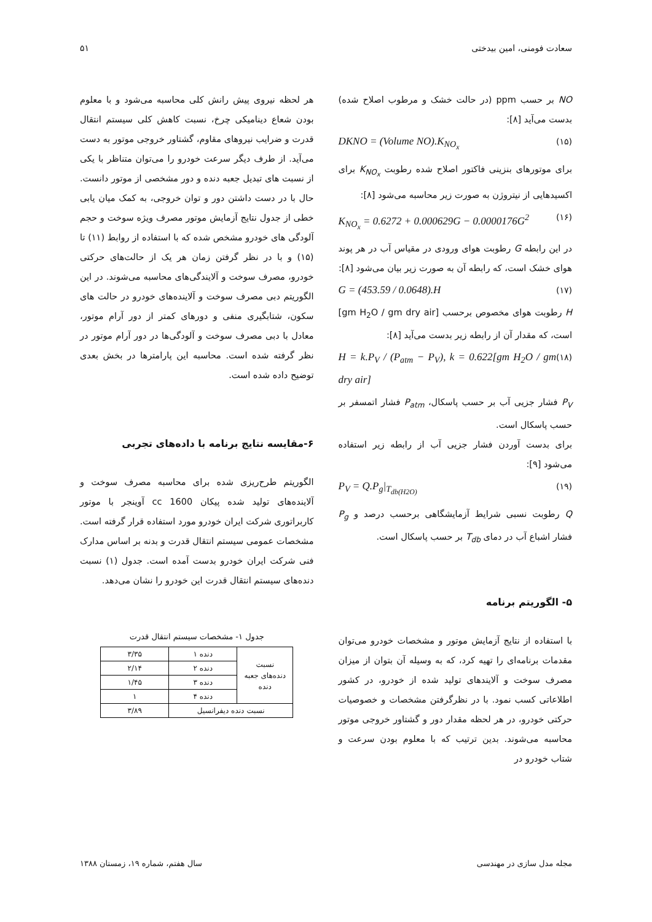سعادت فومنی، امین بیدختی ۵۱
NO بر حسب ppm (در حالت خشک و مرطوب اصلاح شده) بدست می‌آید [۸]:
DKNO = (Volume NO).K<sub>NO<sub>x</sub></sub> (۱۵)
برای موتورهای بنزینی فاکتور اصلاح شده رطوبت K<sub>NO<sub>x</sub></sub> برای اکسیدهایی از نیتروژن به صورت زیر محاسبه می‌شود [۸]:
K<sub>NO<sub>x</sub></sub> = 0.6272 + 0.000629G − 0.0000176G<sup>2</sup> (۱۶)
در این رابطه G رطوبت هوای ورودی در مقیاس آب در هر پوند هوای خشک است، که رابطه آن به صورت زیر بیان می‌شود [۸]:
G = (453.59 / 0.0648).H (۱۷)
H رطوبت هوای مخصوص برحسب [gm H<sub>2</sub>O / gm dry air] است، که مقدار آن از رابطه زیر بدست می‌آید [۸]:
H = k.P<sub>V</sub> / (P<sub>atm</sub> − P<sub>V</sub>), k = 0.622[gm H<sub>2</sub>O / gm dry air] (۱۸)
P<sub>V</sub> فشار جزیی آب بر حسب پاسکال، P<sub>atm</sub> فشار اتمسفر بر حسب پاسکال است.
برای بدست آوردن فشار جزیی آب از رابطه زیر استفاده می‌شود [۹]:
P<sub>V</sub> = Q.P<sub>g</sub>|<sub>T<sub>db(H2O)</sub></sub> (۱۹)
Q رطوبت نسبی شرایط آزمایشگاهی برحسب درصد و P<sub>g</sub> فشار اشباع آب در دمای T<sub>db</sub> بر حسب پاسکال است.
۵- الگوریتم برنامه
با استفاده از نتایج آزمایش موتور و مشخصات خودرو می‌توان مقدمات برنامه‌ای را تهیه کرد، که به وسیله آن بتوان از میزان مصرف سوخت و آلایندهای تولید شده از خودرو، در کشور اطلاعاتی کسب نمود. با در نظرگرفتن مشخصات و خصوصیات حرکتی خودرو، در هر لحظه مقدار دور و گشتاور خروجی موتور محاسبه می‌شوند. بدین ترتیب که با معلوم بودن سرعت و شتاب خودرو در
هر لحظه نیروی پیش رانش کلی محاسبه می‌شود و با معلوم بودن شعاع دینامیکی چرخ، نسبت کاهش کلی سیستم انتقال قدرت و ضرایب نیروهای مقاوم، گشتاور خروجی موتور به دست می‌آید. از طرف دیگر سرعت خودرو را می‌توان متناظر با یکی از نسبت های تبدیل جعبه دنده و دور مشخصی از موتور دانست. حال با در دست داشتن دور و توان خروجی، به کمک میان یابی خطی از جدول نتایج آزمایش موتور مصرف ویژه سوخت و حجم آلودگی های خودرو مشخص شده که با استفاده از روابط (۱۱) تا (۱۵) و با در نظر گرفتن زمان هر یک از حالت‌های حرکتی خودرو، مصرف سوخت و آلایندگی‌های محاسبه می‌شوند. در این الگوریتم دبی مصرف سوخت و آلاینده‌های خودرو در حالت های سکون، شتابگیری منفی و دورهای کمتر از دور آرام موتور، معادل با دبی مصرف سوخت و آلودگی‌ها در دور آرام موتور در نظر گرفته شده است. محاسبه این پارامترها در بخش بعدی توضیح داده شده است.
۶-مقایسه نتایج برنامه با داده‌های تجربی
الگوریتم طرح‌ریزی شده برای محاسبه مصرف سوخت و آلاینده‌های تولید شده پیکان 1600 cc آوینجر با موتور کاربراتوری شرکت ایران خودرو مورد استفاده قرار گرفته است. مشخصات عمومی سیستم انتقال قدرت و بدنه بر اساس مدارک فنی شرکت ایران خودرو بدست آمده است. جدول (۱) نسبت دنده‌های سیستم انتقال قدرت این خودرو را نشان می‌دهد.
جدول ۱- مشخصات سیستم انتقال قدرت
| نسبت دنده‌های جعبه دنده | دنده ۱ | ۳/۳۵ |
| | دنده ۲ | ۲/۱۴ |
| | دنده ۳ | ۱/۴۵ |
| | دنده ۴ | ۱ |
| نسبت دنده دیفرانسیل | | ۳/۸۹ |
مجله مدل سازی در مهندسی سال هفتم، شماره ۱۹، زمستان ۱۳۸۸